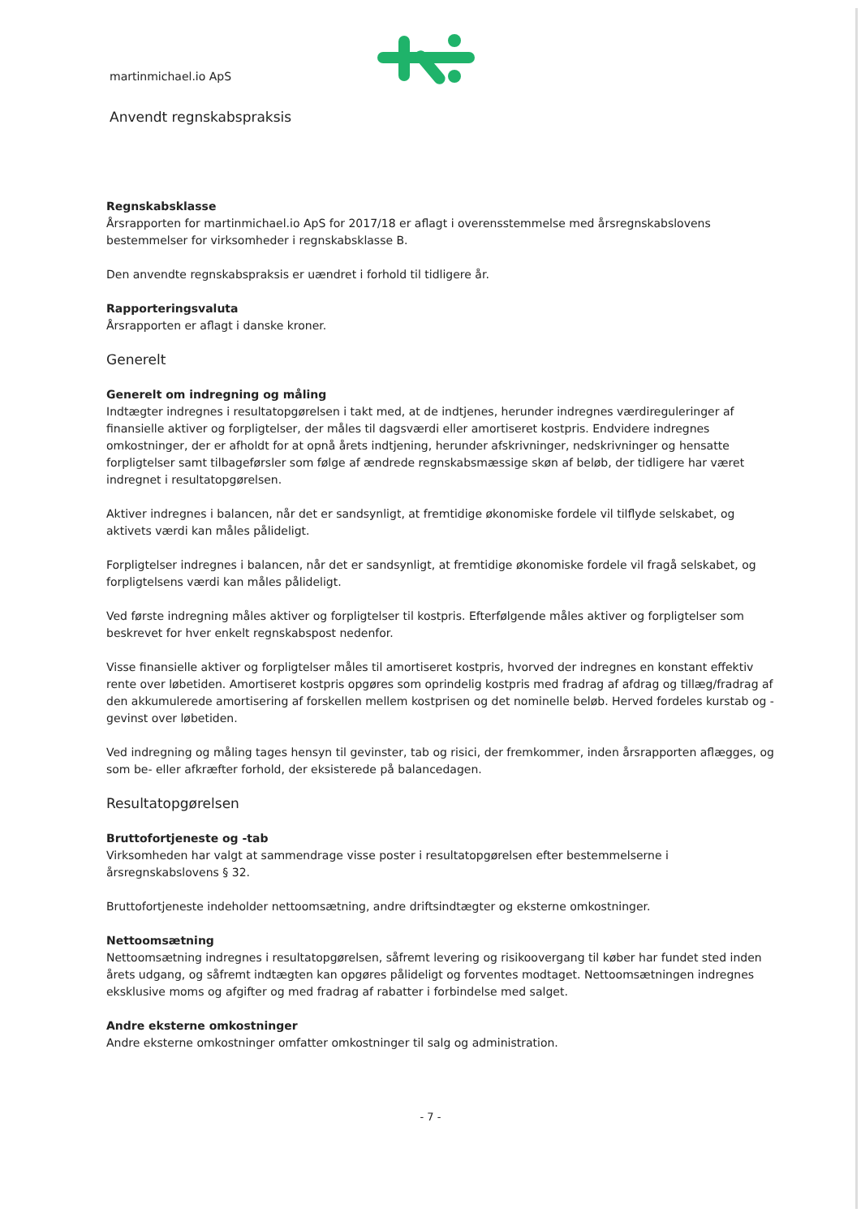martinmichael.io ApS
Anvendt regnskabspraksis
Regnskabsklasse
Årsrapporten for martinmichael.io ApS for 2017/18 er aflagt i overensstemmelse med årsregnskabslovens bestemmelser for virksomheder i regnskabsklasse B.
Den anvendte regnskabspraksis er uændret i forhold til tidligere år.
Rapporteringsvaluta
Årsrapporten er aflagt i danske kroner.
Generelt
Generelt om indregning og måling
Indtægter indregnes i resultatopgørelsen i takt med, at de indtjenes, herunder indregnes værdireguleringer af finansielle aktiver og forpligtelser, der måles til dagsværdi eller amortiseret kostpris. Endvidere indregnes omkostninger, der er afholdt for at opnå årets indtjening, herunder afskrivninger, nedskrivninger og hensatte forpligtelser samt tilbageførsler som følge af ændrede regnskabsmæssige skøn af beløb, der tidligere har været indregnet i resultatopgørelsen.
Aktiver indregnes i balancen, når det er sandsynligt, at fremtidige økonomiske fordele vil tilflyde selskabet, og aktivets værdi kan måles pålideligt.
Forpligtelser indregnes i balancen, når det er sandsynligt, at fremtidige økonomiske fordele vil fragå selskabet, og forpligtelsens værdi kan måles pålideligt.
Ved første indregning måles aktiver og forpligtelser til kostpris. Efterfølgende måles aktiver og forpligtelser som beskrevet for hver enkelt regnskabspost nedenfor.
Visse finansielle aktiver og forpligtelser måles til amortiseret kostpris, hvorved der indregnes en konstant effektiv rente over løbetiden. Amortiseret kostpris opgøres som oprindelig kostpris med fradrag af afdrag og tillæg/fradrag af den akkumulerede amortisering af forskellen mellem kostprisen og det nominelle beløb. Herved fordeles kurstab og -gevinst over løbetiden.
Ved indregning og måling tages hensyn til gevinster, tab og risici, der fremkommer, inden årsrapporten aflægges, og som be- eller afkræfter forhold, der eksisterede på balancedagen.
Resultatopgørelsen
Bruttofortjeneste og -tab
Virksomheden har valgt at sammendrage visse poster i resultatopgørelsen efter bestemmelserne i årsregnskabslovens § 32.
Bruttofortjeneste indeholder nettoomsætning, andre driftsindtægter og eksterne omkostninger.
Nettoomsætning
Nettoomsætning indregnes i resultatopgørelsen, såfremt levering og risikoovergang til køber har fundet sted inden årets udgang, og såfremt indtægten kan opgøres pålideligt og forventes modtaget. Nettoomsætningen indregnes eksklusive moms og afgifter og med fradrag af rabatter i forbindelse med salget.
Andre eksterne omkostninger
Andre eksterne omkostninger omfatter omkostninger til salg og administration.
- 7 -